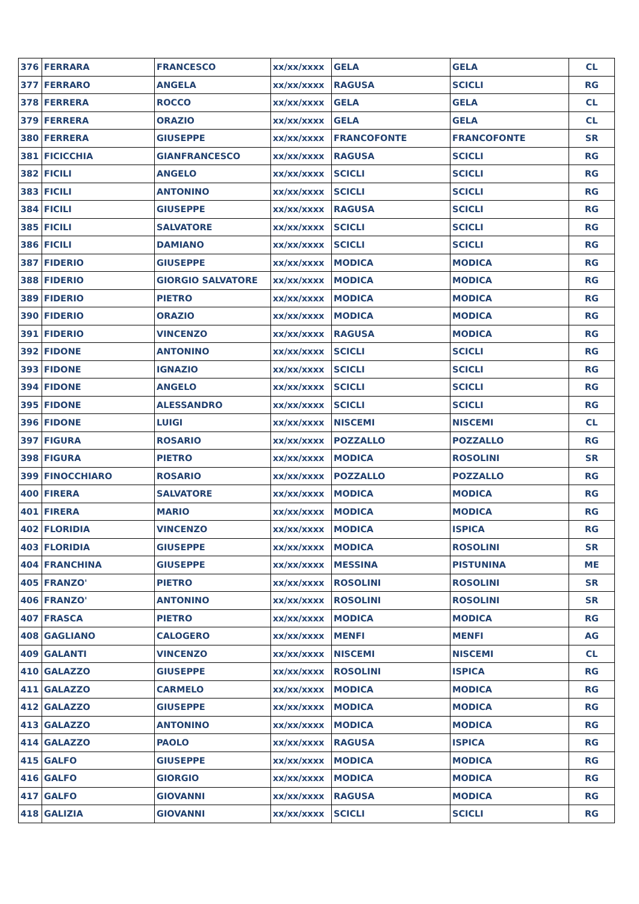| 376 | FERRARA | FRANCESCO | xx/xx/xxxx | GELA | GELA | CL |
| 377 | FERRARO | ANGELA | xx/xx/xxxx | RAGUSA | SCICLI | RG |
| 378 | FERRERA | ROCCO | xx/xx/xxxx | GELA | GELA | CL |
| 379 | FERRERA | ORAZIO | xx/xx/xxxx | GELA | GELA | CL |
| 380 | FERRERA | GIUSEPPE | xx/xx/xxxx | FRANCOFONTE | FRANCOFONTE | SR |
| 381 | FICICCHIA | GIANFRANCESCO | xx/xx/xxxx | RAGUSA | SCICLI | RG |
| 382 | FICILI | ANGELO | xx/xx/xxxx | SCICLI | SCICLI | RG |
| 383 | FICILI | ANTONINO | xx/xx/xxxx | SCICLI | SCICLI | RG |
| 384 | FICILI | GIUSEPPE | xx/xx/xxxx | RAGUSA | SCICLI | RG |
| 385 | FICILI | SALVATORE | xx/xx/xxxx | SCICLI | SCICLI | RG |
| 386 | FICILI | DAMIANO | xx/xx/xxxx | SCICLI | SCICLI | RG |
| 387 | FIDERIO | GIUSEPPE | xx/xx/xxxx | MODICA | MODICA | RG |
| 388 | FIDERIO | GIORGIO SALVATORE | xx/xx/xxxx | MODICA | MODICA | RG |
| 389 | FIDERIO | PIETRO | xx/xx/xxxx | MODICA | MODICA | RG |
| 390 | FIDERIO | ORAZIO | xx/xx/xxxx | MODICA | MODICA | RG |
| 391 | FIDERIO | VINCENZO | xx/xx/xxxx | RAGUSA | MODICA | RG |
| 392 | FIDONE | ANTONINO | xx/xx/xxxx | SCICLI | SCICLI | RG |
| 393 | FIDONE | IGNAZIO | xx/xx/xxxx | SCICLI | SCICLI | RG |
| 394 | FIDONE | ANGELO | xx/xx/xxxx | SCICLI | SCICLI | RG |
| 395 | FIDONE | ALESSANDRO | xx/xx/xxxx | SCICLI | SCICLI | RG |
| 396 | FIDONE | LUIGI | xx/xx/xxxx | NISCEMI | NISCEMI | CL |
| 397 | FIGURA | ROSARIO | xx/xx/xxxx | POZZALLO | POZZALLO | RG |
| 398 | FIGURA | PIETRO | xx/xx/xxxx | MODICA | ROSOLINI | SR |
| 399 | FINOCCHIARO | ROSARIO | xx/xx/xxxx | POZZALLO | POZZALLO | RG |
| 400 | FIRERA | SALVATORE | xx/xx/xxxx | MODICA | MODICA | RG |
| 401 | FIRERA | MARIO | xx/xx/xxxx | MODICA | MODICA | RG |
| 402 | FLORIDIA | VINCENZO | xx/xx/xxxx | MODICA | ISPICA | RG |
| 403 | FLORIDIA | GIUSEPPE | xx/xx/xxxx | MODICA | ROSOLINI | SR |
| 404 | FRANCHINA | GIUSEPPE | xx/xx/xxxx | MESSINA | PISTUNINA | ME |
| 405 | FRANZO' | PIETRO | xx/xx/xxxx | ROSOLINI | ROSOLINI | SR |
| 406 | FRANZO' | ANTONINO | xx/xx/xxxx | ROSOLINI | ROSOLINI | SR |
| 407 | FRASCA | PIETRO | xx/xx/xxxx | MODICA | MODICA | RG |
| 408 | GAGLIANO | CALOGERO | xx/xx/xxxx | MENFI | MENFI | AG |
| 409 | GALANTI | VINCENZO | xx/xx/xxxx | NISCEMI | NISCEMI | CL |
| 410 | GALAZZO | GIUSEPPE | xx/xx/xxxx | ROSOLINI | ISPICA | RG |
| 411 | GALAZZO | CARMELO | xx/xx/xxxx | MODICA | MODICA | RG |
| 412 | GALAZZO | GIUSEPPE | xx/xx/xxxx | MODICA | MODICA | RG |
| 413 | GALAZZO | ANTONINO | xx/xx/xxxx | MODICA | MODICA | RG |
| 414 | GALAZZO | PAOLO | xx/xx/xxxx | RAGUSA | ISPICA | RG |
| 415 | GALFO | GIUSEPPE | xx/xx/xxxx | MODICA | MODICA | RG |
| 416 | GALFO | GIORGIO | xx/xx/xxxx | MODICA | MODICA | RG |
| 417 | GALFO | GIOVANNI | xx/xx/xxxx | RAGUSA | MODICA | RG |
| 418 | GALIZIA | GIOVANNI | xx/xx/xxxx | SCICLI | SCICLI | RG |